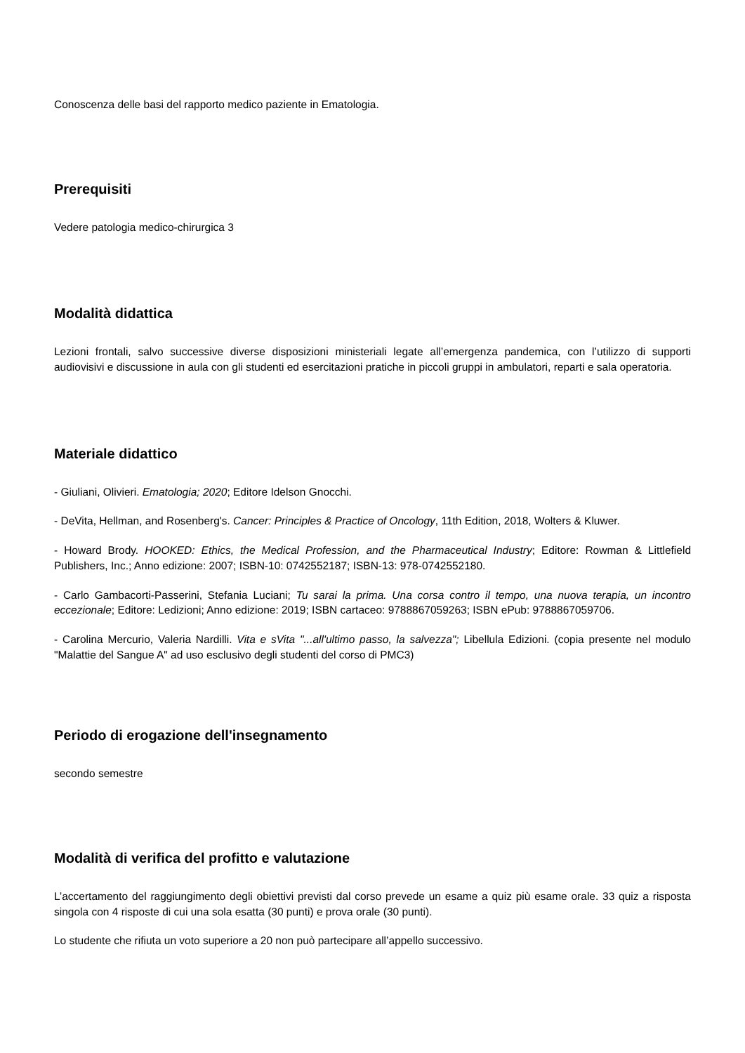Conoscenza delle basi del rapporto medico paziente in Ematologia.
Prerequisiti
Vedere patologia medico-chirurgica 3
Modalità didattica
Lezioni frontali, salvo successive diverse disposizioni ministeriali legate all’emergenza pandemica, con l’utilizzo di supporti audiovisivi e discussione in aula con gli studenti ed esercitazioni pratiche in piccoli gruppi in ambulatori, reparti e sala operatoria.
Materiale didattico
- Giuliani, Olivieri. Ematologia; 2020; Editore Idelson Gnocchi.
- DeVita, Hellman, and Rosenberg's. Cancer: Principles & Practice of Oncology, 11th Edition, 2018, Wolters & Kluwer.
- Howard Brody. HOOKED: Ethics, the Medical Profession, and the Pharmaceutical Industry; Editore: Rowman & Littlefield Publishers, Inc.; Anno edizione: 2007; ISBN-10: 0742552187; ISBN-13: 978-0742552180.
- Carlo Gambacorti-Passerini, Stefania Luciani; Tu sarai la prima. Una corsa contro il tempo, una nuova terapia, un incontro eccezionale; Editore: Ledizioni; Anno edizione: 2019; ISBN cartaceo: 9788867059263; ISBN ePub: 9788867059706.
- Carolina Mercurio, Valeria Nardilli. Vita e sVita "...all'ultimo passo, la salvezza"; Libellula Edizioni. (copia presente nel modulo "Malattie del Sangue A" ad uso esclusivo degli studenti del corso di PMC3)
Periodo di erogazione dell'insegnamento
secondo semestre
Modalità di verifica del profitto e valutazione
L’accertamento del raggiungimento degli obiettivi previsti dal corso prevede un esame a quiz più esame orale. 33 quiz a risposta singola con 4 risposte di cui una sola esatta (30 punti) e prova orale (30 punti).
Lo studente che rifiuta un voto superiore a 20 non può partecipare all’appello successivo.